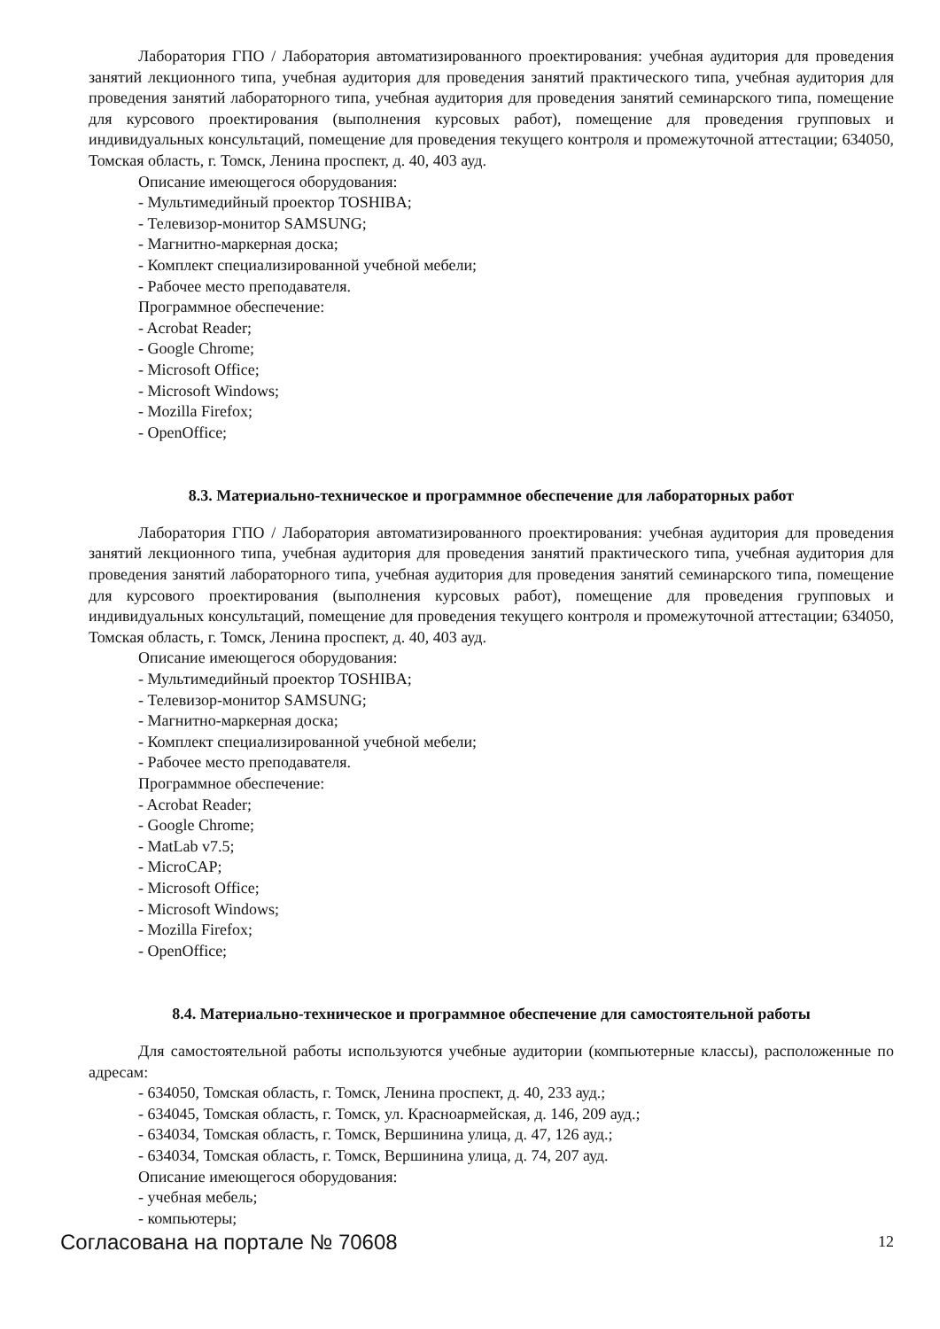Лаборатория ГПО / Лаборатория автоматизированного проектирования: учебная аудитория для проведения занятий лекционного типа, учебная аудитория для проведения занятий практического типа, учебная аудитория для проведения занятий лабораторного типа, учебная аудитория для проведения занятий семинарского типа, помещение для курсового проектирования (выполнения курсовых работ), помещение для проведения групповых и индивидуальных консультаций, помещение для проведения текущего контроля и промежуточной аттестации; 634050, Томская область, г. Томск, Ленина проспект, д. 40, 403 ауд.
Описание имеющегося оборудования:
- Мультимедийный проектор TOSHIBA;
- Телевизор-монитор SAMSUNG;
- Магнитно-маркерная доска;
- Комплект специализированной учебной мебели;
- Рабочее место преподавателя.
Программное обеспечение:
- Acrobat Reader;
- Google Chrome;
- Microsoft Office;
- Microsoft Windows;
- Mozilla Firefox;
- OpenOffice;
8.3. Материально-техническое и программное обеспечение для лабораторных работ
Лаборатория ГПО / Лаборатория автоматизированного проектирования: учебная аудитория для проведения занятий лекционного типа, учебная аудитория для проведения занятий практического типа, учебная аудитория для проведения занятий лабораторного типа, учебная аудитория для проведения занятий семинарского типа, помещение для курсового проектирования (выполнения курсовых работ), помещение для проведения групповых и индивидуальных консультаций, помещение для проведения текущего контроля и промежуточной аттестации; 634050, Томская область, г. Томск, Ленина проспект, д. 40, 403 ауд.
Описание имеющегося оборудования:
- Мультимедийный проектор TOSHIBA;
- Телевизор-монитор SAMSUNG;
- Магнитно-маркерная доска;
- Комплект специализированной учебной мебели;
- Рабочее место преподавателя.
Программное обеспечение:
- Acrobat Reader;
- Google Chrome;
- MatLab v7.5;
- MicroCAP;
- Microsoft Office;
- Microsoft Windows;
- Mozilla Firefox;
- OpenOffice;
8.4. Материально-техническое и программное обеспечение для самостоятельной работы
Для самостоятельной работы используются учебные аудитории (компьютерные классы), расположенные по адресам:
- 634050, Томская область, г. Томск, Ленина проспект, д. 40, 233 ауд.;
- 634045, Томская область, г. Томск, ул. Красноармейская, д. 146, 209 ауд.;
- 634034, Томская область, г. Томск, Вершинина улица, д. 47, 126 ауд.;
- 634034, Томская область, г. Томск, Вершинина улица, д. 74, 207 ауд.
Описание имеющегося оборудования:
- учебная мебель;
- компьютеры;
Согласована на портале № 70608 12